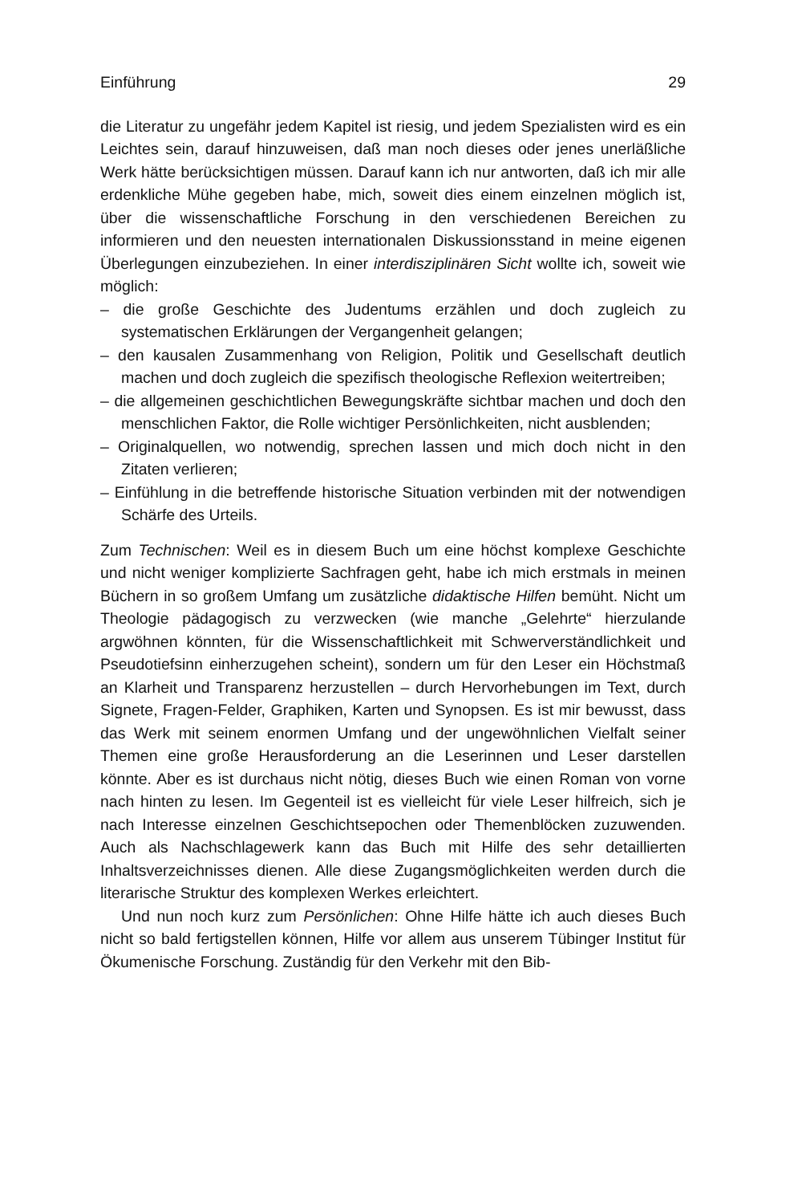Einführung 29
die Literatur zu ungefähr jedem Kapitel ist riesig, und jedem Spezialisten wird es ein Leichtes sein, darauf hinzuweisen, daß man noch dieses oder jenes unerläßliche Werk hätte berücksichtigen müssen. Darauf kann ich nur antworten, daß ich mir alle erdenkliche Mühe gegeben habe, mich, soweit dies einem einzelnen möglich ist, über die wissenschaftliche Forschung in den verschiedenen Bereichen zu informieren und den neuesten internationalen Diskussionsstand in meine eigenen Überlegungen einzubeziehen. In einer interdisziplinären Sicht wollte ich, soweit wie möglich:
– die große Geschichte des Judentums erzählen und doch zugleich zu systematischen Erklärungen der Vergangenheit gelangen;
– den kausalen Zusammenhang von Religion, Politik und Gesellschaft deutlich machen und doch zugleich die spezifisch theologische Reflexion weitertreiben;
– die allgemeinen geschichtlichen Bewegungskräfte sichtbar machen und doch den menschlichen Faktor, die Rolle wichtiger Persönlichkeiten, nicht ausblenden;
– Originalquellen, wo notwendig, sprechen lassen und mich doch nicht in den Zitaten verlieren;
– Einfühlung in die betreffende historische Situation verbinden mit der notwendigen Schärfe des Urteils.
Zum Technischen: Weil es in diesem Buch um eine höchst komplexe Geschichte und nicht weniger komplizierte Sachfragen geht, habe ich mich erstmals in meinen Büchern in so großem Umfang um zusätzliche didaktische Hilfen bemüht. Nicht um Theologie pädagogisch zu verzwecken (wie manche „Gelehrte“ hierzulande argwöhnen könnten, für die Wissenschaftlichkeit mit Schwerverständlichkeit und Pseudotiefsinn einherzugehen scheint), sondern um für den Leser ein Höchstmaß an Klarheit und Transparenz herzustellen – durch Hervorhebungen im Text, durch Signete, Fragen-Felder, Graphiken, Karten und Synopsen. Es ist mir bewusst, dass das Werk mit seinem enormen Umfang und der ungewöhnlichen Vielfalt seiner Themen eine große Herausforderung an die Leserinnen und Leser darstellen könnte. Aber es ist durchaus nicht nötig, dieses Buch wie einen Roman von vorne nach hinten zu lesen. Im Gegenteil ist es vielleicht für viele Leser hilfreich, sich je nach Interesse einzelnen Geschichtsepochen oder Themenblöcken zuzuwenden. Auch als Nachschlagewerk kann das Buch mit Hilfe des sehr detaillierten Inhaltsverzeichnisses dienen. Alle diese Zugangsmöglichkeiten werden durch die literarische Struktur des komplexen Werkes erleichtert.
Und nun noch kurz zum Persönlichen: Ohne Hilfe hätte ich auch dieses Buch nicht so bald fertigstellen können, Hilfe vor allem aus unserem Tübinger Institut für Ökumenische Forschung. Zuständig für den Verkehr mit den Bib-